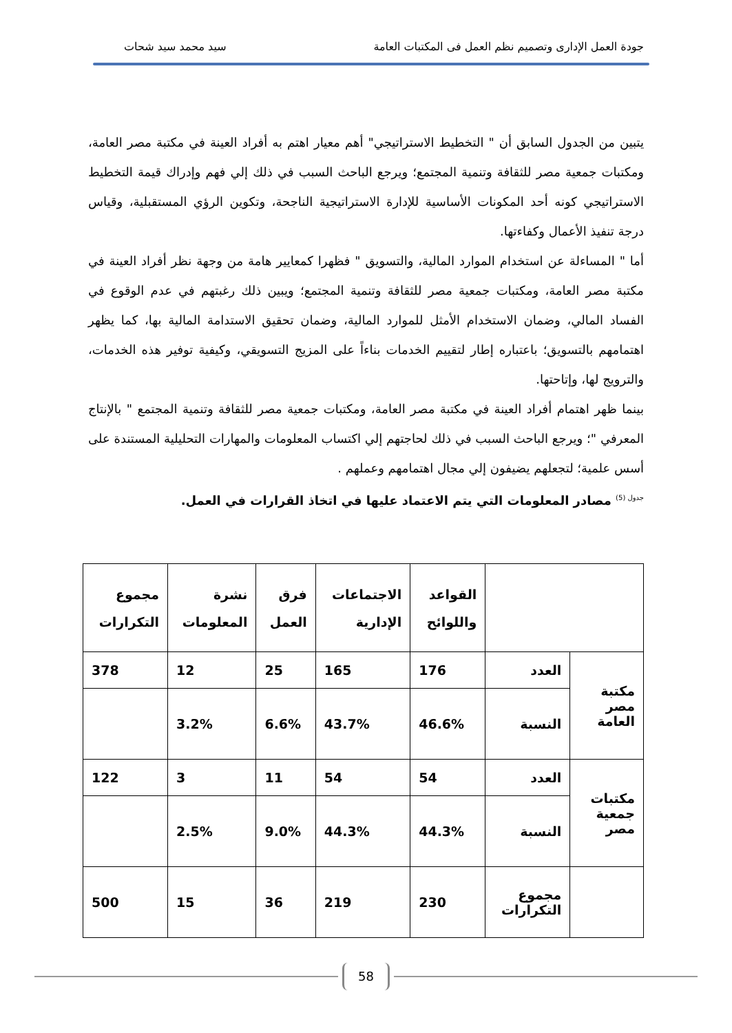جودة العمل الإدارى وتصميم نظم العمل فى المكتبات العامة سيد محمد سيد شحات
يتبين من الجدول السابق أن " التخطيط الاستراتيجي" أهم معيار اهتم به أفراد العينة في مكتبة مصر العامة، ومكتبات جمعية مصر للثقافة وتنمية المجتمع؛ ويرجع الباحث السبب في ذلك إلي فهم وإدراك قيمة التخطيط الاستراتيجي كونه أحد المكونات الأساسية للإدارة الاستراتيجية الناجحة، وتكوين الرؤي المستقبلية، وقياس درجة تنفيذ الأعمال وكفاءتها.
أما " المساءلة عن استخدام الموارد المالية، والتسويق " فظهرا كمعايير هامة من وجهة نظر أفراد العينة في مكتبة مصر العامة، ومكتبات جمعية مصر للثقافة وتنمية المجتمع؛ ويبين ذلك رغبتهم في عدم الوقوع في الفساد المالي، وضمان الاستخدام الأمثل للموارد المالية، وضمان تحقيق الاستدامة المالية بها، كما يظهر اهتمامهم بالتسويق؛ باعتباره إطار لتقييم الخدمات بناءاً على المزيج التسويقي، وكيفية توفير هذه الخدمات، والترويج لها، وإتاحتها.
بينما ظهر اهتمام أفراد العينة في مكتبة مصر العامة، ومكتبات جمعية مصر للثقافة وتنمية المجتمع " بالإنتاج المعرفي "؛ ويرجع الباحث السبب في ذلك لحاجتهم إلي اكتساب المعلومات والمهارات التحليلية المستندة على أسس علمية؛ لتجعلهم يضيفون إلي مجال اهتمامهم وعملهم .
<sup>جدول (5)</sup> مصادر المعلومات التي يتم الاعتماد عليها في اتخاذ القرارات في العمل.
| | | القواعد واللوائح | الاجتماعات الإدارية | فرق العمل | نشرة المعلومات | مجموع التكرارات |
| --- | --- | --- | --- | --- | --- | --- |
| مكتبة مصر العامة | العدد | 176 | 165 | 25 | 12 | 378 |
| | النسبة | 46.6% | 43.7% | 6.6% | 3.2% | |
| مكتبات جمعية مصر | العدد | 54 | 54 | 11 | 3 | 122 |
| | النسبة | 44.3% | 44.3% | 9.0% | 2.5% | |
| | مجموع التكرارات | 230 | 219 | 36 | 15 | 500 |
58